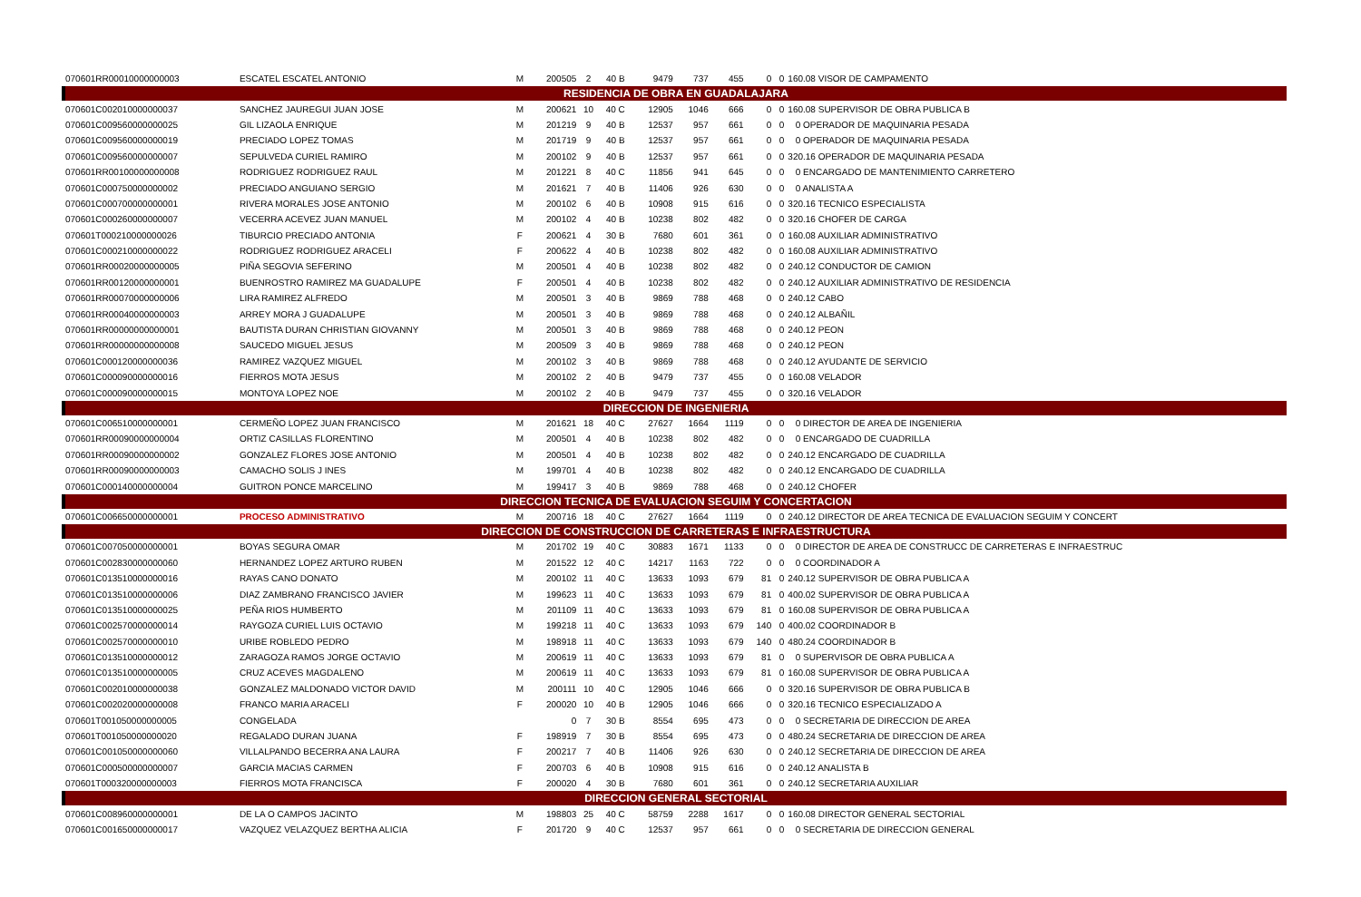| 070601RR00010000000003 | ESCATEL ESCATEL ANTONIO | M | 200505 | 2 | 40 B | 9479 | 737 | 455 | 0 | 0 | 160.08 VISOR DE CAMPAMENTO |
| RESIDENCIA DE OBRA EN GUADALAJARA | | | | | | | | | | | |
| 070601C002010000000037 | SANCHEZ JAUREGUI JUAN JOSE | M | 200621 | 10 | 40 C | 12905 | 1046 | 666 | 0 | 0 | 160.08 SUPERVISOR DE OBRA PUBLICA B |
| 070601C009560000000025 | GIL LIZAOLA ENRIQUE | M | 201219 | 9 | 40 B | 12537 | 957 | 661 | 0 | 0 | 0 OPERADOR DE MAQUINARIA PESADA |
| 070601C009560000000019 | PRECIADO LOPEZ TOMAS | M | 201719 | 9 | 40 B | 12537 | 957 | 661 | 0 | 0 | 0 OPERADOR DE MAQUINARIA PESADA |
| 070601C009560000000007 | SEPULVEDA CURIEL RAMIRO | M | 200102 | 9 | 40 B | 12537 | 957 | 661 | 0 | 0 | 320.16 OPERADOR DE MAQUINARIA PESADA |
| 070601RR00100000000008 | RODRIGUEZ RODRIGUEZ RAUL | M | 201221 | 8 | 40 C | 11856 | 941 | 645 | 0 | 0 | 0 ENCARGADO DE MANTENIMIENTO CARRETERO |
| 070601C000750000000002 | PRECIADO ANGUIANO SERGIO | M | 201621 | 7 | 40 B | 11406 | 926 | 630 | 0 | 0 | 0 ANALISTA A |
| 070601C000700000000001 | RIVERA MORALES JOSE ANTONIO | M | 200102 | 6 | 40 B | 10908 | 915 | 616 | 0 | 0 | 320.16 TECNICO ESPECIALISTA |
| 070601C000260000000007 | VECERRA ACEVEZ JUAN MANUEL | M | 200102 | 4 | 40 B | 10238 | 802 | 482 | 0 | 0 | 320.16 CHOFER DE CARGA |
| 070601T000210000000026 | TIBURCIO PRECIADO ANTONIA | F | 200621 | 4 | 30 B | 7680 | 601 | 361 | 0 | 0 | 160.08 AUXILIAR ADMINISTRATIVO |
| 070601C000210000000022 | RODRIGUEZ RODRIGUEZ ARACELI | F | 200622 | 4 | 40 B | 10238 | 802 | 482 | 0 | 0 | 160.08 AUXILIAR ADMINISTRATIVO |
| 070601RR00020000000005 | PIÑA SEGOVIA SEFERINO | M | 200501 | 4 | 40 B | 10238 | 802 | 482 | 0 | 0 | 240.12 CONDUCTOR DE CAMION |
| 070601RR00120000000001 | BUENROSTRO RAMIREZ MA GUADALUPE | F | 200501 | 4 | 40 B | 10238 | 802 | 482 | 0 | 0 | 240.12 AUXILIAR ADMINISTRATIVO DE RESIDENCIA |
| 070601RR00070000000006 | LIRA RAMIREZ ALFREDO | M | 200501 | 3 | 40 B | 9869 | 788 | 468 | 0 | 0 | 240.12 CABO |
| 070601RR00040000000003 | ARREY MORA J GUADALUPE | M | 200501 | 3 | 40 B | 9869 | 788 | 468 | 0 | 0 | 240.12 ALBAÑIL |
| 070601RR00000000000001 | BAUTISTA DURAN CHRISTIAN GIOVANNY | M | 200501 | 3 | 40 B | 9869 | 788 | 468 | 0 | 0 | 240.12 PEON |
| 070601RR00000000000008 | SAUCEDO MIGUEL JESUS | M | 200509 | 3 | 40 B | 9869 | 788 | 468 | 0 | 0 | 240.12 PEON |
| 070601C000120000000036 | RAMIREZ VAZQUEZ MIGUEL | M | 200102 | 3 | 40 B | 9869 | 788 | 468 | 0 | 0 | 240.12 AYUDANTE DE SERVICIO |
| 070601C000090000000016 | FIERROS MOTA JESUS | M | 200102 | 2 | 40 B | 9479 | 737 | 455 | 0 | 0 | 160.08 VELADOR |
| 070601C000090000000015 | MONTOYA LOPEZ NOE | M | 200102 | 2 | 40 B | 9479 | 737 | 455 | 0 | 0 | 320.16 VELADOR |
| DIRECCION DE INGENIERIA | | | | | | | | | | | |
| 070601C006510000000001 | CERMEÑO LOPEZ JUAN FRANCISCO | M | 201621 | 18 | 40 C | 27627 | 1664 | 1119 | 0 | 0 | 0 DIRECTOR DE AREA DE INGENIERIA |
| 070601RR00090000000004 | ORTIZ CASILLAS FLORENTINO | M | 200501 | 4 | 40 B | 10238 | 802 | 482 | 0 | 0 | 0 ENCARGADO DE CUADRILLA |
| 070601RR00090000000002 | GONZALEZ FLORES JOSE ANTONIO | M | 200501 | 4 | 40 B | 10238 | 802 | 482 | 0 | 0 | 240.12 ENCARGADO DE CUADRILLA |
| 070601RR00090000000003 | CAMACHO SOLIS J INES | M | 199701 | 4 | 40 B | 10238 | 802 | 482 | 0 | 0 | 240.12 ENCARGADO DE CUADRILLA |
| 070601C000140000000004 | GUITRON PONCE MARCELINO | M | 199417 | 3 | 40 B | 9869 | 788 | 468 | 0 | 0 | 240.12 CHOFER |
| DIRECCION TECNICA DE EVALUACION SEGUIM Y CONCERTACION | | | | | | | | | | | |
| 070601C006650000000001 | PROCESO ADMINISTRATIVO | M | 200716 | 18 | 40 C | 27627 | 1664 | 1119 | 0 | 0 | 240.12 DIRECTOR DE AREA TECNICA DE EVALUACION SEGUIM Y CONCERT |
| DIRECCION DE CONSTRUCCION DE CARRETERAS E INFRAESTRUCTURA | | | | | | | | | | | |
| 070601C007050000000001 | BOYAS SEGURA OMAR | M | 201702 | 19 | 40 C | 30883 | 1671 | 1133 | 0 | 0 | 0 DIRECTOR DE AREA DE CONSTRUCC DE CARRETERAS E INFRAESTRUC |
| 070601C002830000000060 | HERNANDEZ LOPEZ ARTURO RUBEN | M | 201522 | 12 | 40 C | 14217 | 1163 | 722 | 0 | 0 | 0 COORDINADOR A |
| 070601C013510000000016 | RAYAS CANO DONATO | M | 200102 | 11 | 40 C | 13633 | 1093 | 679 | 81 | 0 | 240.12 SUPERVISOR DE OBRA PUBLICA A |
| 070601C013510000000006 | DIAZ ZAMBRANO FRANCISCO JAVIER | M | 199623 | 11 | 40 C | 13633 | 1093 | 679 | 81 | 0 | 400.02 SUPERVISOR DE OBRA PUBLICA A |
| 070601C013510000000025 | PEÑA RIOS HUMBERTO | M | 201109 | 11 | 40 C | 13633 | 1093 | 679 | 81 | 0 | 160.08 SUPERVISOR DE OBRA PUBLICA A |
| 070601C002570000000014 | RAYGOZA CURIEL LUIS OCTAVIO | M | 199218 | 11 | 40 C | 13633 | 1093 | 679 | 140 | 0 | 400.02 COORDINADOR B |
| 070601C002570000000010 | URIBE ROBLEDO PEDRO | M | 198918 | 11 | 40 C | 13633 | 1093 | 679 | 140 | 0 | 480.24 COORDINADOR B |
| 070601C013510000000012 | ZARAGOZA RAMOS JORGE OCTAVIO | M | 200619 | 11 | 40 C | 13633 | 1093 | 679 | 81 | 0 | 0 SUPERVISOR DE OBRA PUBLICA A |
| 070601C013510000000005 | CRUZ ACEVES MAGDALENO | M | 200619 | 11 | 40 C | 13633 | 1093 | 679 | 81 | 0 | 160.08 SUPERVISOR DE OBRA PUBLICA A |
| 070601C002010000000038 | GONZALEZ MALDONADO VICTOR DAVID | M | 200111 | 10 | 40 C | 12905 | 1046 | 666 | 0 | 0 | 320.16 SUPERVISOR DE OBRA PUBLICA B |
| 070601C002020000000008 | FRANCO MARIA ARACELI | F | 200020 | 10 | 40 B | 12905 | 1046 | 666 | 0 | 0 | 320.16 TECNICO ESPECIALIZADO A |
| 070601T001050000000005 | CONGELADA | | 0 | 7 | 30 B | 8554 | 695 | 473 | 0 | 0 | 0 SECRETARIA DE DIRECCION DE AREA |
| 070601T001050000000020 | REGALADO DURAN JUANA | F | 198919 | 7 | 30 B | 8554 | 695 | 473 | 0 | 0 | 480.24 SECRETARIA DE DIRECCION DE AREA |
| 070601C001050000000060 | VILLALPANDO BECERRA ANA LAURA | F | 200217 | 7 | 40 B | 11406 | 926 | 630 | 0 | 0 | 240.12 SECRETARIA DE DIRECCION DE AREA |
| 070601C000500000000007 | GARCIA MACIAS CARMEN | F | 200703 | 6 | 40 B | 10908 | 915 | 616 | 0 | 0 | 240.12 ANALISTA B |
| 070601T000320000000003 | FIERROS MOTA FRANCISCA | F | 200020 | 4 | 30 B | 7680 | 601 | 361 | 0 | 0 | 240.12 SECRETARIA AUXILIAR |
| DIRECCION GENERAL SECTORIAL | | | | | | | | | | | |
| 070601C008960000000001 | DE LA O CAMPOS JACINTO | M | 198803 | 25 | 40 C | 58759 | 2288 | 1617 | 0 | 0 | 160.08 DIRECTOR GENERAL SECTORIAL |
| 070601C001650000000017 | VAZQUEZ VELAZQUEZ BERTHA ALICIA | F | 201720 | 9 | 40 C | 12537 | 957 | 661 | 0 | 0 | 0 SECRETARIA DE DIRECCION GENERAL |